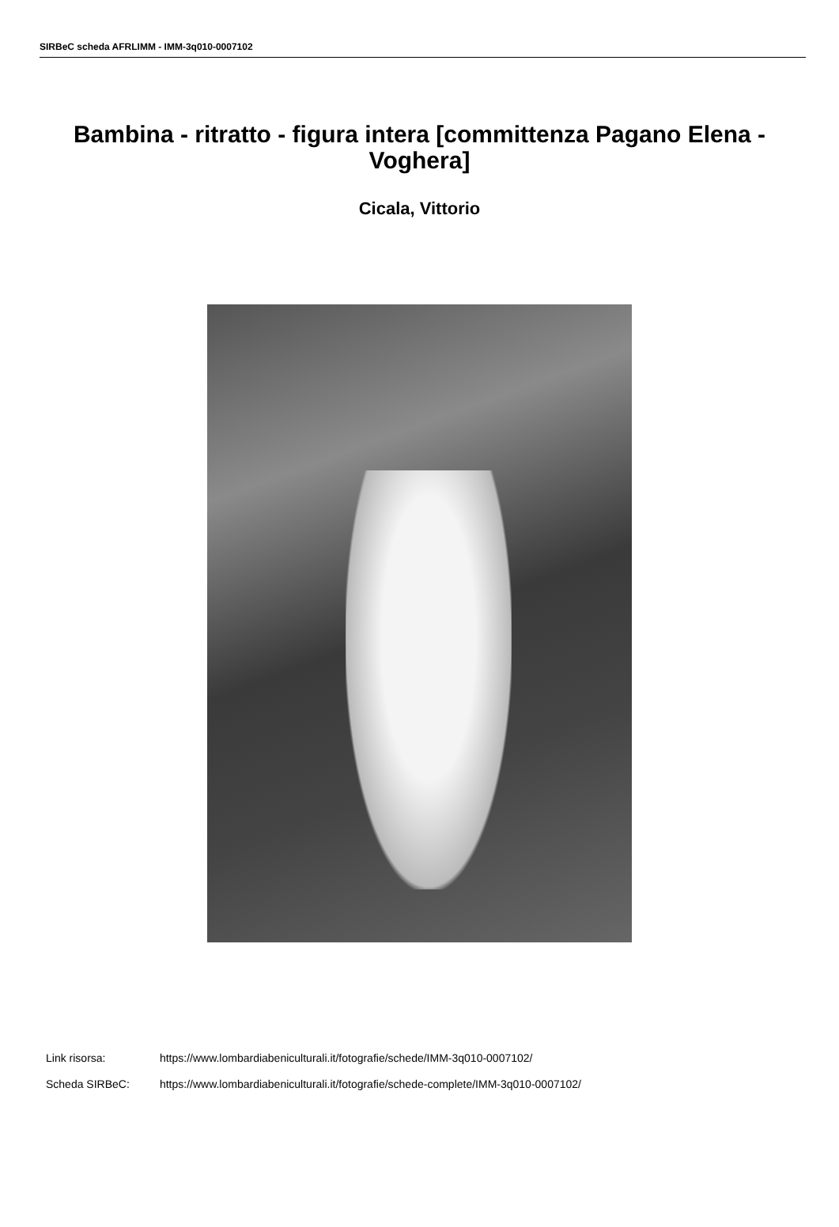SIRBeC scheda AFRLIMM - IMM-3q010-0007102
Bambina - ritratto - figura intera [committenza Pagano Elena - Voghera]
Cicala, Vittorio
Link risorsa: https://www.lombardiabeniculturali.it/fotografie/schede/IMM-3q010-0007102/
Scheda SIRBeC: https://www.lombardiabeniculturali.it/fotografie/schede-complete/IMM-3q010-0007102/